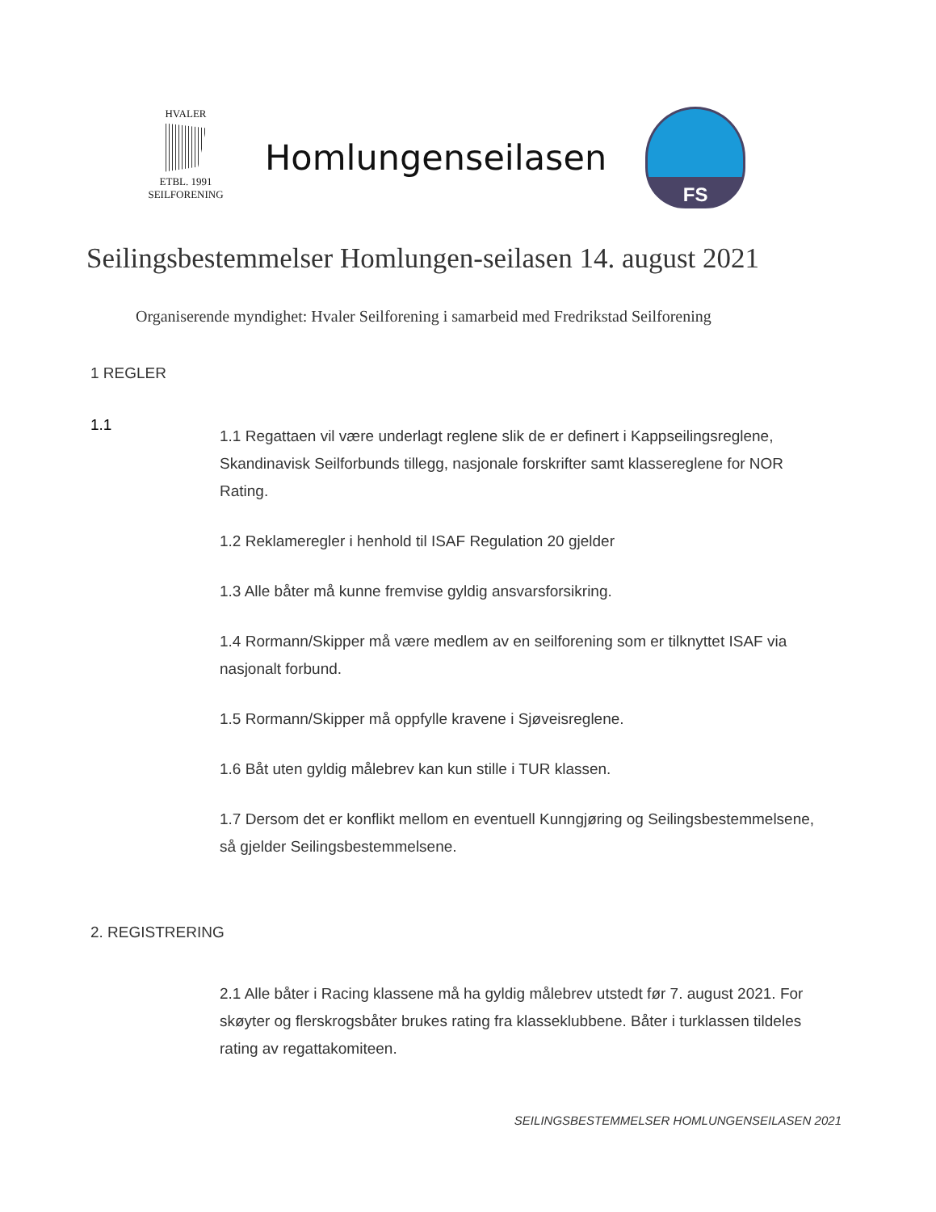HVALER
ETBL. 1991
SEILFORENING
Homlungenseilasen
FS
Seilingsbestemmelser Homlungen-seilasen 14. august 2021
Organiserende myndighet: Hvaler Seilforening i samarbeid med Fredrikstad Seilforening
1 REGLER
1.1
1.1 Regattaen vil være underlagt reglene slik de er definert i Kappseilingsreglene, Skandinavisk Seilforbunds tillegg, nasjonale forskrifter samt klassereglene for NOR Rating.
1.2 Reklameregler i henhold til ISAF Regulation 20 gjelder
1.3 Alle båter må kunne fremvise gyldig ansvarsforsikring.
1.4 Rormann/Skipper må være medlem av en seilforening som er tilknyttet ISAF via nasjonalt forbund.
1.5 Rormann/Skipper må oppfylle kravene i Sjøveisreglene.
1.6 Båt uten gyldig målebrev kan kun stille i TUR klassen.
1.7 Dersom det er konflikt mellom en eventuell Kunngjøring og Seilingsbestemmelsene, så gjelder Seilingsbestemmelsene.
2. REGISTRERING
2.1 Alle båter i Racing klassene må ha gyldig målebrev utstedt før 7. august 2021. For skøyter og flerskrogsbåter brukes rating fra klasseklubbene. Båter i turklassen tildeles rating av regattakomiteen.
SEILINGSBESTEMMELSER HOMLUNGENSEILASEN 2021